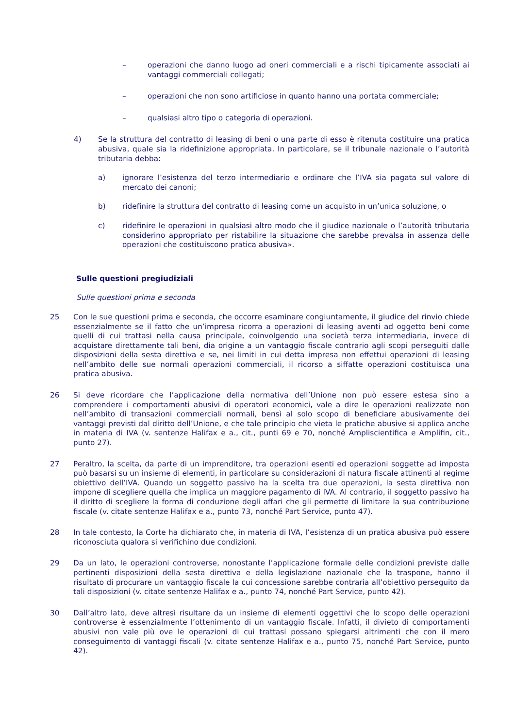– operazioni che danno luogo ad oneri commerciali e a rischi tipicamente associati ai vantaggi commerciali collegati;
– operazioni che non sono artificiose in quanto hanno una portata commerciale;
– qualsiasi altro tipo o categoria di operazioni.
4) Se la struttura del contratto di leasing di beni o una parte di esso è ritenuta costituire una pratica abusiva, quale sia la ridefinizione appropriata. In particolare, se il tribunale nazionale o l’autorità tributaria debba:
a) ignorare l’esistenza del terzo intermediario e ordinare che l’IVA sia pagata sul valore di mercato dei canoni;
b) ridefinire la struttura del contratto di leasing come un acquisto in un’unica soluzione, o
c) ridefinire le operazioni in qualsiasi altro modo che il giudice nazionale o l’autorità tributaria considerino appropriato per ristabilire la situazione che sarebbe prevalsa in assenza delle operazioni che costituiscono pratica abusiva».
Sulle questioni pregiudiziali
Sulle questioni prima e seconda
25 Con le sue questioni prima e seconda, che occorre esaminare congiuntamente, il giudice del rinvio chiede essenzialmente se il fatto che un’impresa ricorra a operazioni di leasing aventi ad oggetto beni come quelli di cui trattasi nella causa principale, coinvolgendo una società terza intermediaria, invece di acquistare direttamente tali beni, dia origine a un vantaggio fiscale contrario agli scopi perseguiti dalle disposizioni della sesta direttiva e se, nei limiti in cui detta impresa non effettui operazioni di leasing nell’ambito delle sue normali operazioni commerciali, il ricorso a siffatte operazioni costituisca una pratica abusiva.
26 Si deve ricordare che l’applicazione della normativa dell’Unione non può essere estesa sino a comprendere i comportamenti abusivi di operatori economici, vale a dire le operazioni realizzate non nell’ambito di transazioni commerciali normali, bensì al solo scopo di beneficiare abusivamente dei vantaggi previsti dal diritto dell’Unione, e che tale principio che vieta le pratiche abusive si applica anche in materia di IVA (v. sentenze Halifax e a., cit., punti 69 e 70, nonché Ampliscientifica e Amplifin, cit., punto 27).
27 Peraltro, la scelta, da parte di un imprenditore, tra operazioni esenti ed operazioni soggette ad imposta può basarsi su un insieme di elementi, in particolare su considerazioni di natura fiscale attinenti al regime obiettivo dell’IVA. Quando un soggetto passivo ha la scelta tra due operazioni, la sesta direttiva non impone di scegliere quella che implica un maggiore pagamento di IVA. Al contrario, il soggetto passivo ha il diritto di scegliere la forma di conduzione degli affari che gli permette di limitare la sua contribuzione fiscale (v. citate sentenze Halifax e a., punto 73, nonché Part Service, punto 47).
28 In tale contesto, la Corte ha dichiarato che, in materia di IVA, l’esistenza di un pratica abusiva può essere riconosciuta qualora si verifichino due condizioni.
29 Da un lato, le operazioni controverse, nonostante l’applicazione formale delle condizioni previste dalle pertinenti disposizioni della sesta direttiva e della legislazione nazionale che la traspone, hanno il risultato di procurare un vantaggio fiscale la cui concessione sarebbe contraria all’obiettivo perseguito da tali disposizioni (v. citate sentenze Halifax e a., punto 74, nonché Part Service, punto 42).
30 Dall’altro lato, deve altresì risultare da un insieme di elementi oggettivi che lo scopo delle operazioni controverse è essenzialmente l’ottenimento di un vantaggio fiscale. Infatti, il divieto di comportamenti abusivi non vale più ove le operazioni di cui trattasi possano spiegarsi altrimenti che con il mero conseguimento di vantaggi fiscali (v. citate sentenze Halifax e a., punto 75, nonché Part Service, punto 42).